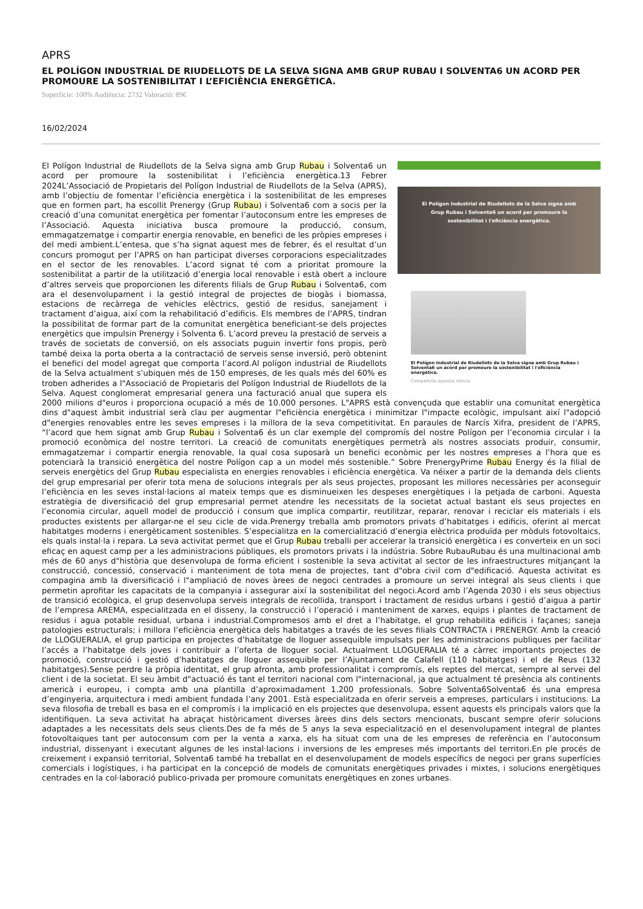APRS
EL POLÍGON INDUSTRIAL DE RIUDELLOTS DE LA SELVA SIGNA AMB GRUP RUBAU I SOLVENTA6 UN ACORD PER PROMOURE LA SOSTENIBILITAT I L’EFICIÈNCIA ENERGÈTICA.
Superfície: 100% Audiència: 2732 Valoració: 89€
16/02/2024
El Polígon Industrial de Riudellots de la Selva signa amb Grup Rubau i Solventa6 un acord per promoure la sostenibilitat i l'eficiència energètica.
El Polígon Industrial de Riudellots de la Selva signa amb Grup Rubau i Solventa6 un acord per promoure la sostenibilitat i l'eficiència energètica.
Compartirla aquesta notícia
El Polígon Industrial de Riudellots de la Selva signa amb Grup Rubau i Solventa6 un acord per promoure la sostenibilitat i l’eficiència energètica.13 Febrer 2024L’Associació de Propietaris del Polígon Industrial de Riudellots de la Selva (APRS), amb l’objectiu de fomentar l’eficiència energètica i la sostenibilitat de les empreses que en formen part, ha escollit Prenergy (Grup Rubau) i Solventa6 com a socis per la creació d’una comunitat energètica per fomentar l’autoconsum entre les empreses de l’Associació. Aquesta iniciativa busca promoure la producció, consum, emmagatzematge i compartir energia renovable, en benefici de les pròpies empreses i del medi ambient.L’entesa, que s’ha signat aquest mes de febrer, és el resultat d’un concurs promogut per l’APRS on han participat diverses corporacions especialitzades en el sector de les renovables. L’acord signat té com a prioritat promoure la sostenibilitat a partir de la utilització d’energia local renovable i està obert a incloure d’altres serveis que proporcionen les diferents filials de Grup Rubau i Solventa6, com ara el desenvolupament i la gestió integral de projectes de biogàs i biomassa, estacions de recàrrega de vehicles elèctrics, gestió de residus, sanejament i tractament d’aigua, així com la rehabilitació d’edificis. Els membres de l’APRS, tindran la possibilitat de formar part de la comunitat energètica beneficiant-se dels projectes energètics que impulsin Prenergy i Solventa 6. L’acord preveu la prestació de serveis a través de societats de conversió, on els associats puguin invertir fons propis, però també deixa la porta oberta a la contractació de serveis sense inversió, però obtenint el benefici del model agregat que comporta l’acord.Al polígon industrial de Riudellots de la Selva actualment s’ubiquen més de 150 empreses, de les quals més del 60% es troben adherides a l"Associació de Propietaris del Polígon Industrial de Riudellots de la Selva. Aquest conglomerat empresarial genera una facturació anual que supera els 2000 milions d"euros i proporciona ocupació a més de 10.000 persones. L"APRS està convençuda que establir una comunitat energètica dins d"aquest àmbit industrial serà clau per augmentar l"eficiència energètica i minimitzar l"impacte ecològic, impulsant així l"adopció d"energies renovables entre les seves empreses i la millora de la seva competitivitat. En paraules de Narcís Xifra, president de l’APRS, “l’acord que hem signat amb Grup Rubau i Solventa6 és un clar exemple del compromís del nostre Polígon per l’economia circular i la promoció econòmica del nostre territori. La creació de comunitats energètiques permetrà als nostres associats produir, consumir, emmagatzemar i compartir energia renovable, la qual cosa suposarà un benefici econòmic per les nostres empreses a l’hora que es potenciarà la transició energètica del nostre Polígon cap a un model més sostenible.” Sobre PrenergyPrime Rubau Energy és la filial de serveis energètics del Grup Rubau especialista en energies renovables i eficiència energètica. Va néixer a partir de la demanda dels clients del grup empresarial per oferir tota mena de solucions integrals per als seus projectes, proposant les millores necessàries per aconseguir l’eficiència en les seves instal·lacions al mateix temps que es disminueixen les despeses energètiques i la petjada de carboni. Aquesta estratègia de diversificació del grup empresarial permet atendre les necessitats de la societat actual bastant els seus projectes en l’economia circular, aquell model de producció i consum que implica compartir, reutilitzar, reparar, renovar i reciclar els materials i els productes existents per allargar-ne el seu cicle de vida.Prenergy treballa amb promotors privats d’habitatges i edificis, oferint al mercat habitatges moderns i energèticament sostenibles. S’especialitza en la comercialització d’energia elèctrica produïda per mòduls fotovoltaics, els quals instal·la i repara. La seva activitat permet que el Grup Rubau treballi per accelerar la transició energètica i es converteix en un soci eficaç en aquest camp per a les administracions públiques, els promotors privats i la indústria. Sobre RubauRubau és una multinacional amb més de 60 anys d"història que desenvolupa de forma eficient i sostenible la seva activitat al sector de les infraestructures mitjançant la construcció, concessió, conservació i manteniment de tota mena de projectes, tant d"obra civil com d"edificació. Aquesta activitat es compagina amb la diversificació i l"ampliació de noves àrees de negoci centrades a promoure un servei integral als seus clients i que permetin aprofitar les capacitats de la companyia i assegurar així la sostenibilitat del negoci.Acord amb l’Agenda 2030 i els seus objectius de transició ecològica, el grup desenvolupa serveis integrals de recollida, transport i tractament de residus urbans i gestió d’aigua a partir de l’empresa AREMA, especialitzada en el disseny, la construcció i l’operació i manteniment de xarxes, equips i plantes de tractament de residus i agua potable residual, urbana i industrial.Compromesos amb el dret a l’habitatge, el grup rehabilita edificis i façanes; saneja patologies estructurals; i millora l’eficiència energètica dels habitatges a través de les seves filials CONTRACTA i PRENERGY. Amb la creació de LLOGUERALIA, el grup participa en projectes d’habitatge de lloguer assequible impulsats per les administracions publiques per facilitar l’accés a l’habitatge dels joves i contribuir a l’oferta de lloguer social. Actualment LLOGUERALIA té a càrrec importants projectes de promoció, construcció i gestió d’habitatges de lloguer assequible per l’Ajuntament de Calafell (110 habitatges) i el de Reus (132 habitatges).Sense perdre la pròpia identitat, el grup afronta, amb professionalitat i compromís, els reptes del mercat, sempre al servei del client i de la societat. El seu àmbit d"actuació és tant el territori nacional com l"internacional, ja que actualment té presència als continents americà i europeu, i compta amb una plantilla d’aproximadament 1.200 professionals. Sobre Solventa6Solventa6 és una empresa d’enginyeria, arquitectura i medi ambient fundada l’any 2001. Està especialitzada en oferir serveis a empreses, particulars i institucions. La seva filosofia de treball es basa en el compromís i la implicació en els projectes que desenvolupa, essent aquests els principals valors que la identifiquen. La seva activitat ha abraçat històricament diverses àrees dins dels sectors mencionats, buscant sempre oferir solucions adaptades a les necessitats dels seus clients.Des de fa més de 5 anys la seva especialització en el desenvolupament integral de plantes fotovoltaiques tant per autoconsum com per la venta a xarxa, els ha situat com una de les empreses de referència en l’autoconsum industrial, dissenyant i executant algunes de les instal·lacions i inversions de les empreses més importants del territori.En ple procés de creixement i expansió territorial, Solventa6 també ha treballat en el desenvolupament de models específics de negoci per grans superfícies comercials i logístiques, i ha participat en la concepció de models de comunitats energètiques privades i mixtes, i solucions energètiques centrades en la col·laboració publico-privada per promoure comunitats energètiques en zones urbanes.